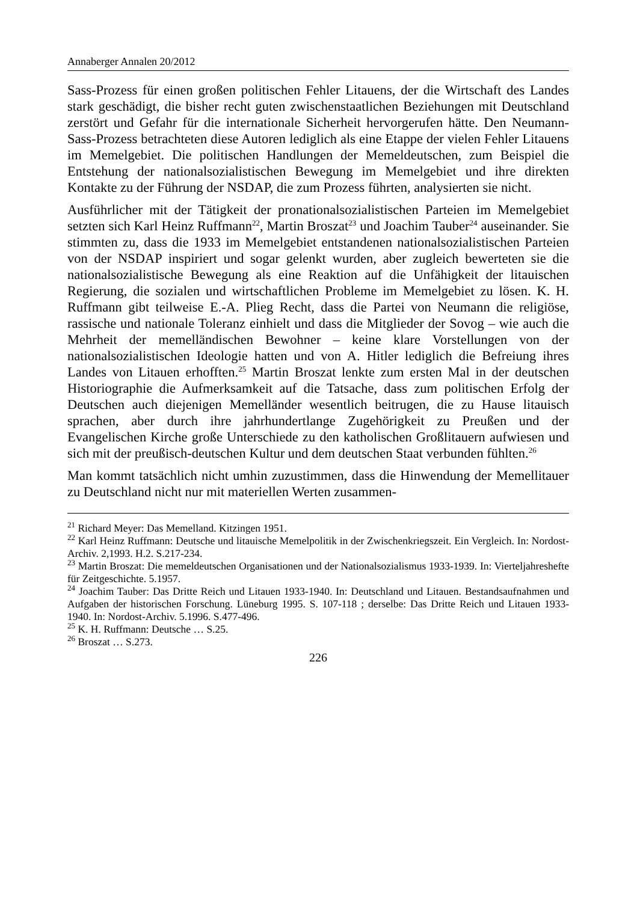Annaberger Annalen 20/2012
Sass-Prozess für einen großen politischen Fehler Litauens, der die Wirtschaft des Landes stark geschädigt, die bisher recht guten zwischenstaatlichen Beziehungen mit Deutschland zerstört und Gefahr für die internationale Sicherheit hervorgerufen hätte. Den Neumann-Sass-Prozess betrachteten diese Autoren lediglich als eine Etappe der vielen Fehler Litauens im Memelgebiet. Die politischen Handlungen der Memeldeutschen, zum Beispiel die Entstehung der nationalsozialistischen Bewegung im Memelgebiet und ihre direkten Kontakte zu der Führung der NSDAP, die zum Prozess führten, analysierten sie nicht.
Ausführlicher mit der Tätigkeit der pronationalsozialistischen Parteien im Memelgebiet setzten sich Karl Heinz Ruffmann<sup>22</sup>, Martin Broszat<sup>23</sup> und Joachim Tauber<sup>24</sup> auseinander. Sie stimmten zu, dass die 1933 im Memelgebiet entstandenen nationalsozialistischen Parteien von der NSDAP inspiriert und sogar gelenkt wurden, aber zugleich bewerteten sie die nationalsozialistische Bewegung als eine Reaktion auf die Unfähigkeit der litauischen Regierung, die sozialen und wirtschaftlichen Probleme im Memelgebiet zu lösen. K. H. Ruffmann gibt teilweise E.-A. Plieg Recht, dass die Partei von Neumann die religiöse, rassische und nationale Toleranz einhielt und dass die Mitglieder der Sovog – wie auch die Mehrheit der memelländischen Bewohner – keine klare Vorstellungen von der nationalsozialistischen Ideologie hatten und von A. Hitler lediglich die Befreiung ihres Landes von Litauen erhofften.<sup>25</sup> Martin Broszat lenkte zum ersten Mal in der deutschen Historiographie die Aufmerksamkeit auf die Tatsache, dass zum politischen Erfolg der Deutschen auch diejenigen Memelländer wesentlich beitrugen, die zu Hause litauisch sprachen, aber durch ihre jahrhundertlange Zugehörigkeit zu Preußen und der Evangelischen Kirche große Unterschiede zu den katholischen Großlitauern aufwiesen und sich mit der preußisch-deutschen Kultur und dem deutschen Staat verbunden fühlten.<sup>26</sup>
Man kommt tatsächlich nicht umhin zuzustimmen, dass die Hinwendung der Memellitauer zu Deutschland nicht nur mit materiellen Werten zusammen-
<sup>21</sup> Richard Meyer: Das Memelland. Kitzingen 1951.
<sup>22</sup> Karl Heinz Ruffmann: Deutsche und litauische Memelpolitik in der Zwischenkriegszeit. Ein Vergleich. In: Nordost-Archiv. 2,1993. H.2. S.217-234.
<sup>23</sup> Martin Broszat: Die memeldeutschen Organisationen und der Nationalsozialismus 1933-1939. In: Vierteljahreshefte für Zeitgeschichte. 5.1957.
<sup>24</sup> Joachim Tauber: Das Dritte Reich und Litauen 1933-1940. In: Deutschland und Litauen. Bestandsaufnahmen und Aufgaben der historischen Forschung. Lüneburg 1995. S. 107-118 ; derselbe: Das Dritte Reich und Litauen 1933-1940. In: Nordost-Archiv. 5.1996. S.477-496.
<sup>25</sup> K. H. Ruffmann: Deutsche … S.25.
<sup>26</sup> Broszat … S.273.
226